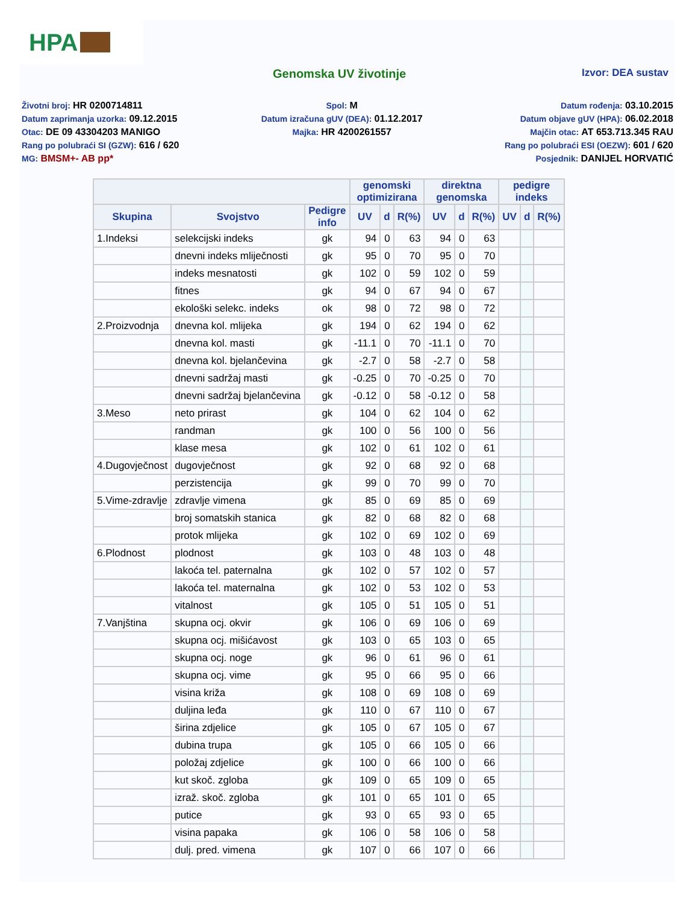HPA
Genomska UV životinje
Izvor: DEA sustav
Životni broj: HR 0200714811
Datum zaprimanja uzorka: 09.12.2015
Otac: DE 09 43304203 MANIGO
Rang po polubraći SI (GZW): 616 / 620
MG: BMSM+- AB pp*
Spol: M
Datum izračuna gUV (DEA): 01.12.2017
Majka: HR 4200261557
Datum rođenja: 03.10.2015
Datum objave gUV (HPA): 06.02.2018
Majčin otac: AT 653.713.345 RAU
Rang po polubraći ESI (OEZW): 601 / 620
Posjednik: DANIJEL HORVATIĆ
| | | | genomski optimizirana | | | direktna genomska | | | pedigre indeks | | |
| --- | --- | --- | --- | --- | --- | --- | --- | --- | --- | --- | --- |
| Skupina | Svojstvo | Pedigre info | UV | d | R(%) | UV | d | R(%) | UV | d | R(%) |
| 1.Indeksi | selekcijski indeks | gk | 94 | 0 | 63 | 94 | 0 | 63 | | | |
| | dnevni indeks mliječnosti | gk | 95 | 0 | 70 | 95 | 0 | 70 | | | |
| | indeks mesnatosti | gk | 102 | 0 | 59 | 102 | 0 | 59 | | | |
| | fitnes | gk | 94 | 0 | 67 | 94 | 0 | 67 | | | |
| | ekološki selekc. indeks | ok | 98 | 0 | 72 | 98 | 0 | 72 | | | |
| 2.Proizvodnja | dnevna kol. mlijeka | gk | 194 | 0 | 62 | 194 | 0 | 62 | | | |
| | dnevna kol. masti | gk | -11.1 | 0 | 70 | -11.1 | 0 | 70 | | | |
| | dnevna kol. bjelančevina | gk | -2.7 | 0 | 58 | -2.7 | 0 | 58 | | | |
| | dnevni sadržaj masti | gk | -0.25 | 0 | 70 | -0.25 | 0 | 70 | | | |
| | dnevni sadržaj bjelančevina | gk | -0.12 | 0 | 58 | -0.12 | 0 | 58 | | | |
| 3.Meso | neto prirast | gk | 104 | 0 | 62 | 104 | 0 | 62 | | | |
| | randman | gk | 100 | 0 | 56 | 100 | 0 | 56 | | | |
| | klase mesa | gk | 102 | 0 | 61 | 102 | 0 | 61 | | | |
| 4.Dugovječnost | dugovječnost | gk | 92 | 0 | 68 | 92 | 0 | 68 | | | |
| | perzistencija | gk | 99 | 0 | 70 | 99 | 0 | 70 | | | |
| 5.Vime-zdravlje | zdravlje vimena | gk | 85 | 0 | 69 | 85 | 0 | 69 | | | |
| | broj somatskih stanica | gk | 82 | 0 | 68 | 82 | 0 | 68 | | | |
| | protok mlijeka | gk | 102 | 0 | 69 | 102 | 0 | 69 | | | |
| 6.Plodnost | plodnost | gk | 103 | 0 | 48 | 103 | 0 | 48 | | | |
| | lakoća tel. paternalna | gk | 102 | 0 | 57 | 102 | 0 | 57 | | | |
| | lakoća tel. maternalna | gk | 102 | 0 | 53 | 102 | 0 | 53 | | | |
| | vitalnost | gk | 105 | 0 | 51 | 105 | 0 | 51 | | | |
| 7.Vanjština | skupna ocj. okvir | gk | 106 | 0 | 69 | 106 | 0 | 69 | | | |
| | skupna ocj. mišićavost | gk | 103 | 0 | 65 | 103 | 0 | 65 | | | |
| | skupna ocj. noge | gk | 96 | 0 | 61 | 96 | 0 | 61 | | | |
| | skupna ocj. vime | gk | 95 | 0 | 66 | 95 | 0 | 66 | | | |
| | visina križa | gk | 108 | 0 | 69 | 108 | 0 | 69 | | | |
| | duljina leđa | gk | 110 | 0 | 67 | 110 | 0 | 67 | | | |
| | širina zdjelice | gk | 105 | 0 | 67 | 105 | 0 | 67 | | | |
| | dubina trupa | gk | 105 | 0 | 66 | 105 | 0 | 66 | | | |
| | položaj zdjelice | gk | 100 | 0 | 66 | 100 | 0 | 66 | | | |
| | kut skoč. zgloba | gk | 109 | 0 | 65 | 109 | 0 | 65 | | | |
| | izraž. skoč. zgloba | gk | 101 | 0 | 65 | 101 | 0 | 65 | | | |
| | putice | gk | 93 | 0 | 65 | 93 | 0 | 65 | | | |
| | visina papaka | gk | 106 | 0 | 58 | 106 | 0 | 58 | | | |
| | dulj. pred. vimena | gk | 107 | 0 | 66 | 107 | 0 | 66 | | | |